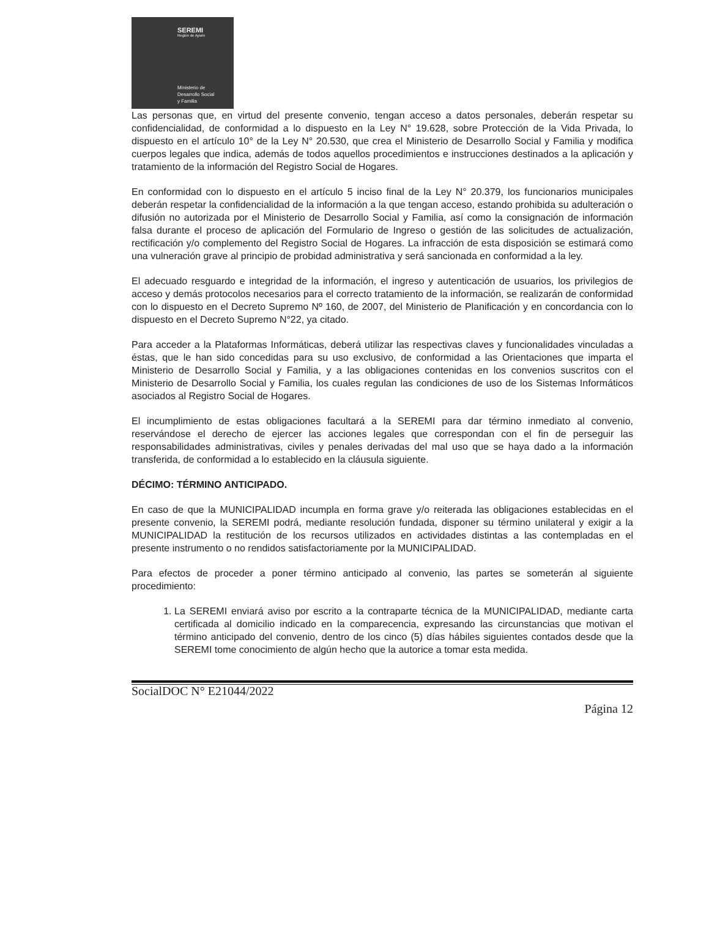SEREMI
Región de Aysén
Ministerio de
Desarrollo Social
y Familia
Las personas que, en virtud del presente convenio, tengan acceso a datos personales, deberán respetar su confidencialidad, de conformidad a lo dispuesto en la Ley N° 19.628, sobre Protección de la Vida Privada, lo dispuesto en el artículo 10° de la Ley N° 20.530, que crea el Ministerio de Desarrollo Social y Familia y modifica cuerpos legales que indica, además de todos aquellos procedimientos e instrucciones destinados a la aplicación y tratamiento de la información del Registro Social de Hogares.
En conformidad con lo dispuesto en el artículo 5 inciso final de la Ley N° 20.379, los funcionarios municipales deberán respetar la confidencialidad de la información a la que tengan acceso, estando prohibida su adulteración o difusión no autorizada por el Ministerio de Desarrollo Social y Familia, así como la consignación de información falsa durante el proceso de aplicación del Formulario de Ingreso o gestión de las solicitudes de actualización, rectificación y/o complemento del Registro Social de Hogares. La infracción de esta disposición se estimará como una vulneración grave al principio de probidad administrativa y será sancionada en conformidad a la ley.
El adecuado resguardo e integridad de la información, el ingreso y autenticación de usuarios, los privilegios de acceso y demás protocolos necesarios para el correcto tratamiento de la información, se realizarán de conformidad con lo dispuesto en el Decreto Supremo Nº 160, de 2007, del Ministerio de Planificación y en concordancia con lo dispuesto en el Decreto Supremo N°22, ya citado.
Para acceder a la Plataformas Informáticas, deberá utilizar las respectivas claves y funcionalidades vinculadas a éstas, que le han sido concedidas para su uso exclusivo, de conformidad a las Orientaciones que imparta el Ministerio de Desarrollo Social y Familia, y a las obligaciones contenidas en los convenios suscritos con el Ministerio de Desarrollo Social y Familia, los cuales regulan las condiciones de uso de los Sistemas Informáticos asociados al Registro Social de Hogares.
El incumplimiento de estas obligaciones facultará a la SEREMI para dar término inmediato al convenio, reservándose el derecho de ejercer las acciones legales que correspondan con el fin de perseguir las responsabilidades administrativas, civiles y penales derivadas del mal uso que se haya dado a la información transferida, de conformidad a lo establecido en la cláusula siguiente.
DÉCIMO: TÉRMINO ANTICIPADO.
En caso de que la MUNICIPALIDAD incumpla en forma grave y/o reiterada las obligaciones establecidas en el presente convenio, la SEREMI podrá, mediante resolución fundada, disponer su término unilateral y exigir a la MUNICIPALIDAD la restitución de los recursos utilizados en actividades distintas a las contempladas en el presente instrumento o no rendidos satisfactoriamente por la MUNICIPALIDAD.
Para efectos de proceder a poner término anticipado al convenio, las partes se someterán al siguiente procedimiento:
1. La SEREMI enviará aviso por escrito a la contraparte técnica de la MUNICIPALIDAD, mediante carta certificada al domicilio indicado en la comparecencia, expresando las circunstancias que motivan el término anticipado del convenio, dentro de los cinco (5) días hábiles siguientes contados desde que la SEREMI tome conocimiento de algún hecho que la autorice a tomar esta medida.
SocialDOC N° E21044/2022
Página 12